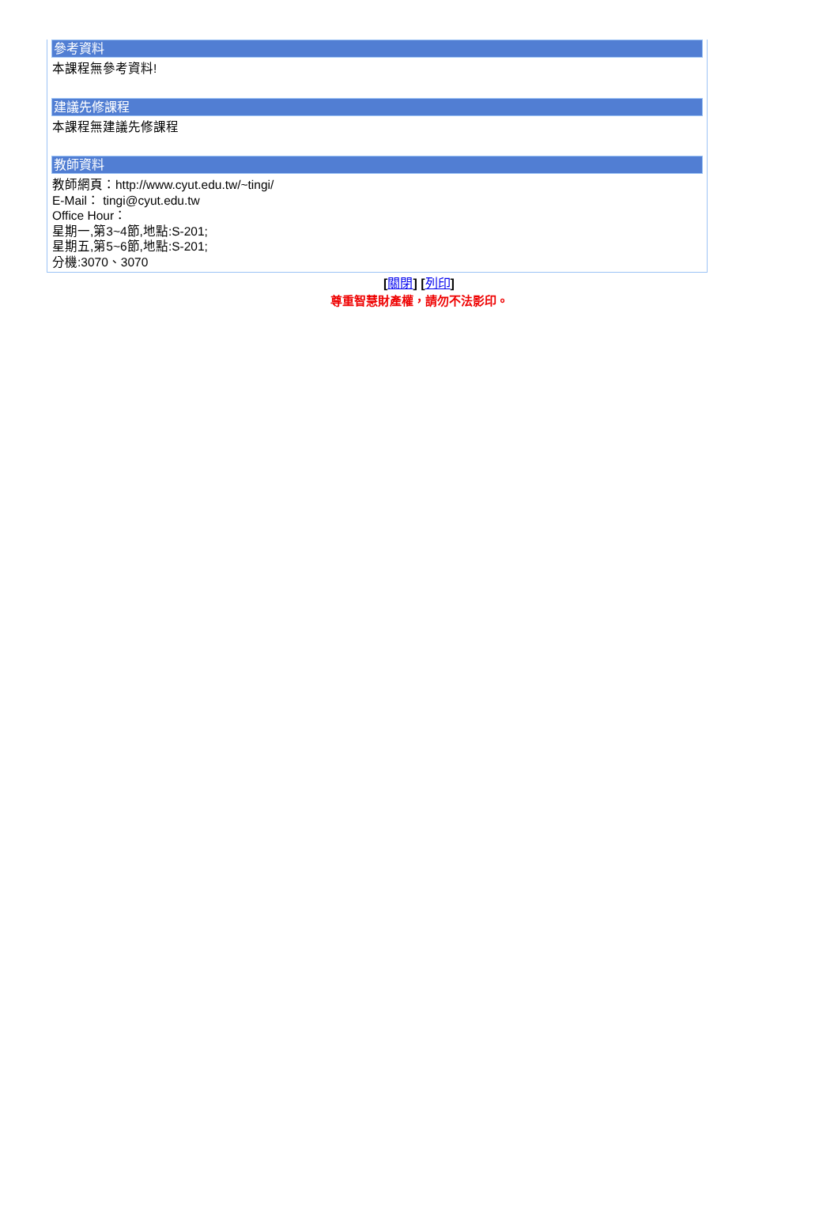參考資料
本課程無參考資料!
建議先修課程
本課程無建議先修課程
教師資料
教師網頁：http://www.cyut.edu.tw/~tingi/
E-Mail： tingi@cyut.edu.tw
Office Hour：
星期一,第3~4節,地點:S-201;
星期五,第5~6節,地點:S-201;
分機:3070、3070
[關閉] [列印]
尊重智慧財產權，請勿不法影印。